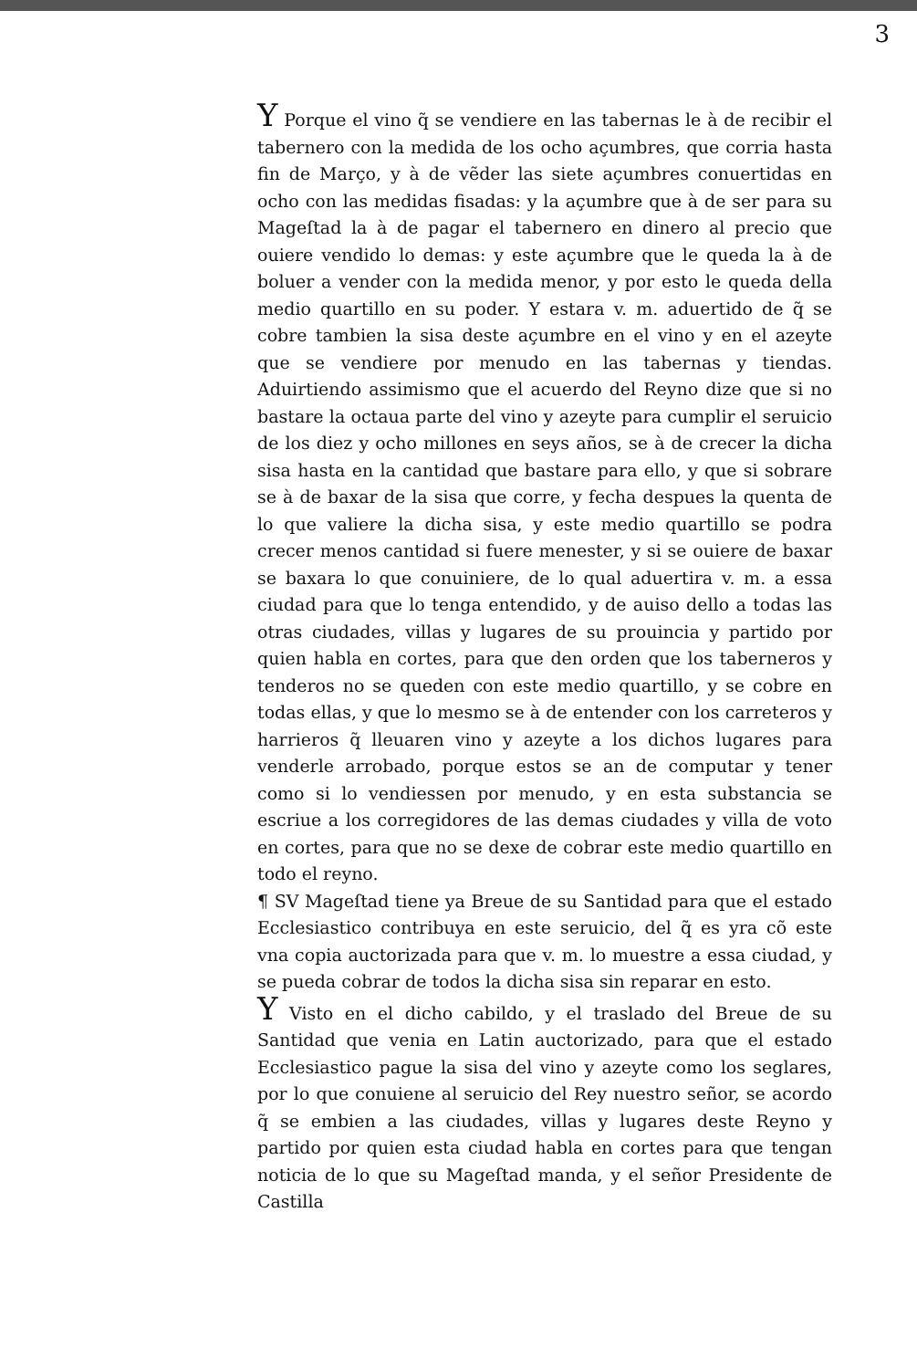3
Y Porque el vino q̃ se vendiere en las tabernas le à de recibir el tabernero con la medida de los ocho açumbres, que corria hasta fin de Março, y à de vẽder las siete açumbres conuertidas en ocho con las medidas fisadas: y la açumbre que à de ser para su Mageſtad la à de pagar el tabernero en dinero al precio que ouiere vendido lo demas: y este açumbre que le queda la à de boluer a vender con la medida menor, y por esto le queda della medio quartillo en su poder. Y estara v. m. aduertido de q̃ se cobre tambien la sisa deste açumbre en el vino y en el azeyte que se vendiere por menudo en las tabernas y tiendas. Aduirtiendo assimismo que el acuerdo del Reyno dize que si no bastare la octaua parte del vino y azeyte para cumplir el seruicio de los diez y ocho millones en seys años, se à de crecer la dicha sisa hasta en la cantidad que bastare para ello, y que si sobrare se à de baxar de la sisa que corre, y fecha despues la quenta de lo que valiere la dicha sisa, y este medio quartillo se podra crecer menos cantidad si fuere menester, y si se ouiere de baxar se baxara lo que conuiniere, de lo qual aduertira v. m. a essa ciudad para que lo tenga entendido, y de auiso dello a todas las otras ciudades, villas y lugares de su prouincia y partido por quien habla en cortes, para que den orden que los taberneros y tenderos no se queden con este medio quartillo, y se cobre en todas ellas, y que lo mesmo se à de entender con los carreteros y harrieros q̃ lleuaren vino y azeyte a los dichos lugares para venderle arrobado, porque estos se an de computar y tener como si lo vendiessen por menudo, y en esta substancia se escriue a los corregidores de las demas ciudades y villa de voto en cortes, para que no se dexe de cobrar este medio quartillo en todo el reyno.
¶ SV Mageſtad tiene ya Breue de su Santidad para que el estado Ecclesiastico contribuya en este seruicio, del q̃ es yra cõ este vna copia auctorizada para que v. m. lo muestre a essa ciudad, y se pueda cobrar de todos la dicha sisa sin reparar en esto.
Y Visto en el dicho cabildo, y el traslado del Breue de su Santidad que venia en Latin auctorizado, para que el estado Ecclesiastico pague la sisa del vino y azeyte como los seglares, por lo que conuiene al seruicio del Rey nuestro señor, se acordo q̃ se embien a las ciudades, villas y lugares deste Reyno y partido por quien esta ciudad habla en cortes para que tengan noticia de lo que su Mageſtad manda, y el señor Presidente de Castilla